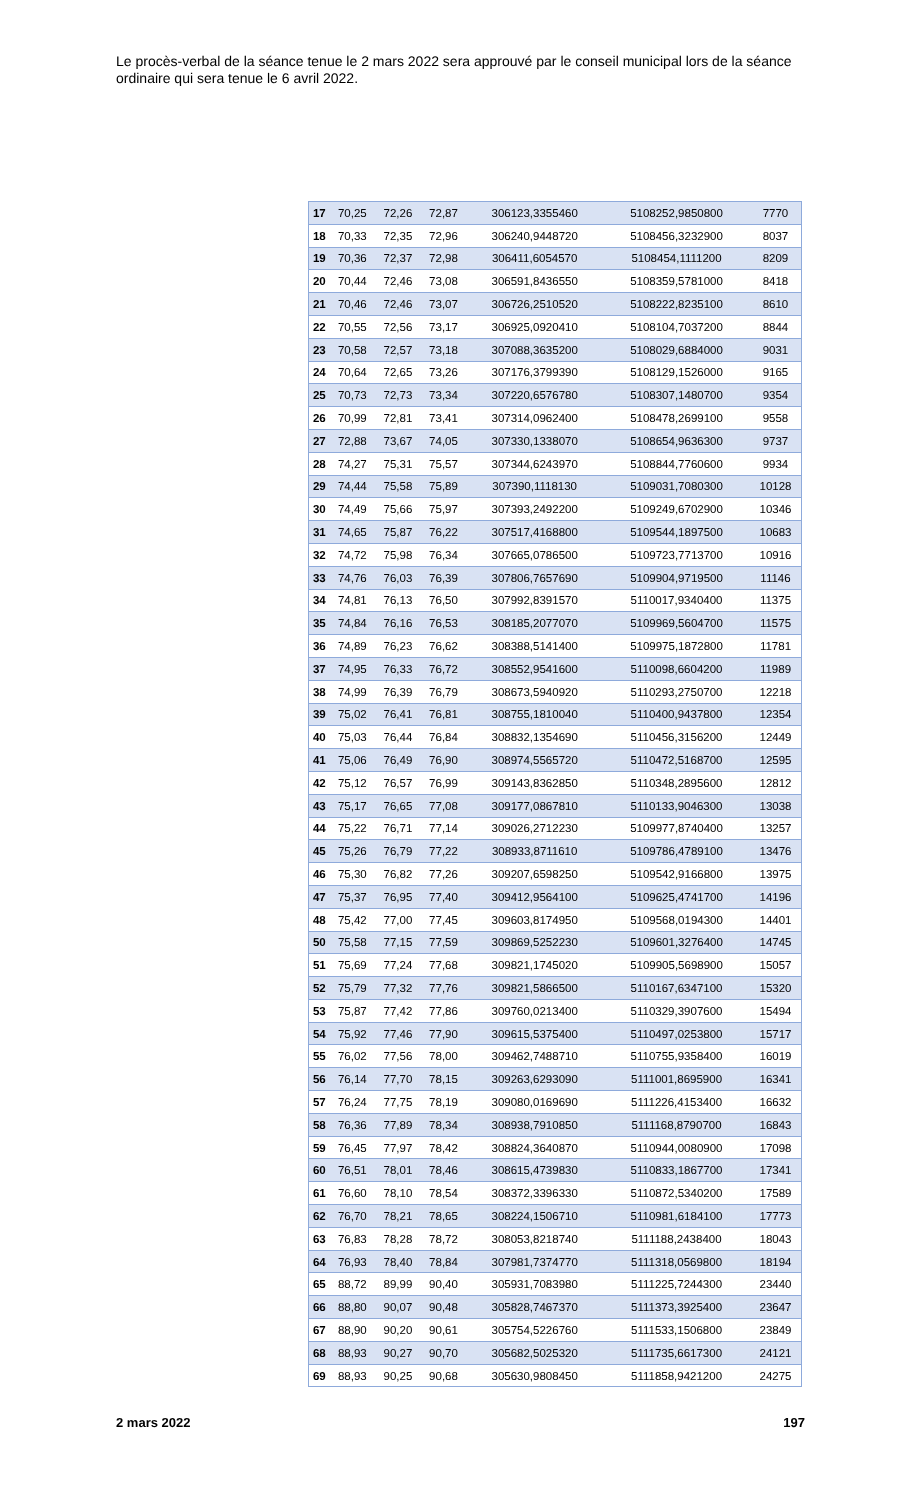Le procès-verbal de la séance tenue le 2 mars 2022 sera approuvé par le conseil municipal lors de la séance ordinaire qui sera tenue le 6 avril 2022.
| 17 | 70,25 | 72,26 | 72,87 | 306123,3355460 | 5108252,9850800 | 7770 |
| 18 | 70,33 | 72,35 | 72,96 | 306240,9448720 | 5108456,3232900 | 8037 |
| 19 | 70,36 | 72,37 | 72,98 | 306411,6054570 | 5108454,1111200 | 8209 |
| 20 | 70,44 | 72,46 | 73,08 | 306591,8436550 | 5108359,5781000 | 8418 |
| 21 | 70,46 | 72,46 | 73,07 | 306726,2510520 | 5108222,8235100 | 8610 |
| 22 | 70,55 | 72,56 | 73,17 | 306925,0920410 | 5108104,7037200 | 8844 |
| 23 | 70,58 | 72,57 | 73,18 | 307088,3635200 | 5108029,6884000 | 9031 |
| 24 | 70,64 | 72,65 | 73,26 | 307176,3799390 | 5108129,1526000 | 9165 |
| 25 | 70,73 | 72,73 | 73,34 | 307220,6576780 | 5108307,1480700 | 9354 |
| 26 | 70,99 | 72,81 | 73,41 | 307314,0962400 | 5108478,2699100 | 9558 |
| 27 | 72,88 | 73,67 | 74,05 | 307330,1338070 | 5108654,9636300 | 9737 |
| 28 | 74,27 | 75,31 | 75,57 | 307344,6243970 | 5108844,7760600 | 9934 |
| 29 | 74,44 | 75,58 | 75,89 | 307390,1118130 | 5109031,7080300 | 10128 |
| 30 | 74,49 | 75,66 | 75,97 | 307393,2492200 | 5109249,6702900 | 10346 |
| 31 | 74,65 | 75,87 | 76,22 | 307517,4168800 | 5109544,1897500 | 10683 |
| 32 | 74,72 | 75,98 | 76,34 | 307665,0786500 | 5109723,7713700 | 10916 |
| 33 | 74,76 | 76,03 | 76,39 | 307806,7657690 | 5109904,9719500 | 11146 |
| 34 | 74,81 | 76,13 | 76,50 | 307992,8391570 | 5110017,9340400 | 11375 |
| 35 | 74,84 | 76,16 | 76,53 | 308185,2077070 | 5109969,5604700 | 11575 |
| 36 | 74,89 | 76,23 | 76,62 | 308388,5141400 | 5109975,1872800 | 11781 |
| 37 | 74,95 | 76,33 | 76,72 | 308552,9541600 | 5110098,6604200 | 11989 |
| 38 | 74,99 | 76,39 | 76,79 | 308673,5940920 | 5110293,2750700 | 12218 |
| 39 | 75,02 | 76,41 | 76,81 | 308755,1810040 | 5110400,9437800 | 12354 |
| 40 | 75,03 | 76,44 | 76,84 | 308832,1354690 | 5110456,3156200 | 12449 |
| 41 | 75,06 | 76,49 | 76,90 | 308974,5565720 | 5110472,5168700 | 12595 |
| 42 | 75,12 | 76,57 | 76,99 | 309143,8362850 | 5110348,2895600 | 12812 |
| 43 | 75,17 | 76,65 | 77,08 | 309177,0867810 | 5110133,9046300 | 13038 |
| 44 | 75,22 | 76,71 | 77,14 | 309026,2712230 | 5109977,8740400 | 13257 |
| 45 | 75,26 | 76,79 | 77,22 | 308933,8711610 | 5109786,4789100 | 13476 |
| 46 | 75,30 | 76,82 | 77,26 | 309207,6598250 | 5109542,9166800 | 13975 |
| 47 | 75,37 | 76,95 | 77,40 | 309412,9564100 | 5109625,4741700 | 14196 |
| 48 | 75,42 | 77,00 | 77,45 | 309603,8174950 | 5109568,0194300 | 14401 |
| 50 | 75,58 | 77,15 | 77,59 | 309869,5252230 | 5109601,3276400 | 14745 |
| 51 | 75,69 | 77,24 | 77,68 | 309821,1745020 | 5109905,5698900 | 15057 |
| 52 | 75,79 | 77,32 | 77,76 | 309821,5866500 | 5110167,6347100 | 15320 |
| 53 | 75,87 | 77,42 | 77,86 | 309760,0213400 | 5110329,3907600 | 15494 |
| 54 | 75,92 | 77,46 | 77,90 | 309615,5375400 | 5110497,0253800 | 15717 |
| 55 | 76,02 | 77,56 | 78,00 | 309462,7488710 | 5110755,9358400 | 16019 |
| 56 | 76,14 | 77,70 | 78,15 | 309263,6293090 | 5111001,8695900 | 16341 |
| 57 | 76,24 | 77,75 | 78,19 | 309080,0169690 | 5111226,4153400 | 16632 |
| 58 | 76,36 | 77,89 | 78,34 | 308938,7910850 | 5111168,8790700 | 16843 |
| 59 | 76,45 | 77,97 | 78,42 | 308824,3640870 | 5110944,0080900 | 17098 |
| 60 | 76,51 | 78,01 | 78,46 | 308615,4739830 | 5110833,1867700 | 17341 |
| 61 | 76,60 | 78,10 | 78,54 | 308372,3396330 | 5110872,5340200 | 17589 |
| 62 | 76,70 | 78,21 | 78,65 | 308224,1506710 | 5110981,6184100 | 17773 |
| 63 | 76,83 | 78,28 | 78,72 | 308053,8218740 | 5111188,2438400 | 18043 |
| 64 | 76,93 | 78,40 | 78,84 | 307981,7374770 | 5111318,0569800 | 18194 |
| 65 | 88,72 | 89,99 | 90,40 | 305931,7083980 | 5111225,7244300 | 23440 |
| 66 | 88,80 | 90,07 | 90,48 | 305828,7467370 | 5111373,3925400 | 23647 |
| 67 | 88,90 | 90,20 | 90,61 | 305754,5226760 | 5111533,1506800 | 23849 |
| 68 | 88,93 | 90,27 | 90,70 | 305682,5025320 | 5111735,6617300 | 24121 |
| 69 | 88,93 | 90,25 | 90,68 | 305630,9808450 | 5111858,9421200 | 24275 |
2 mars 2022 197